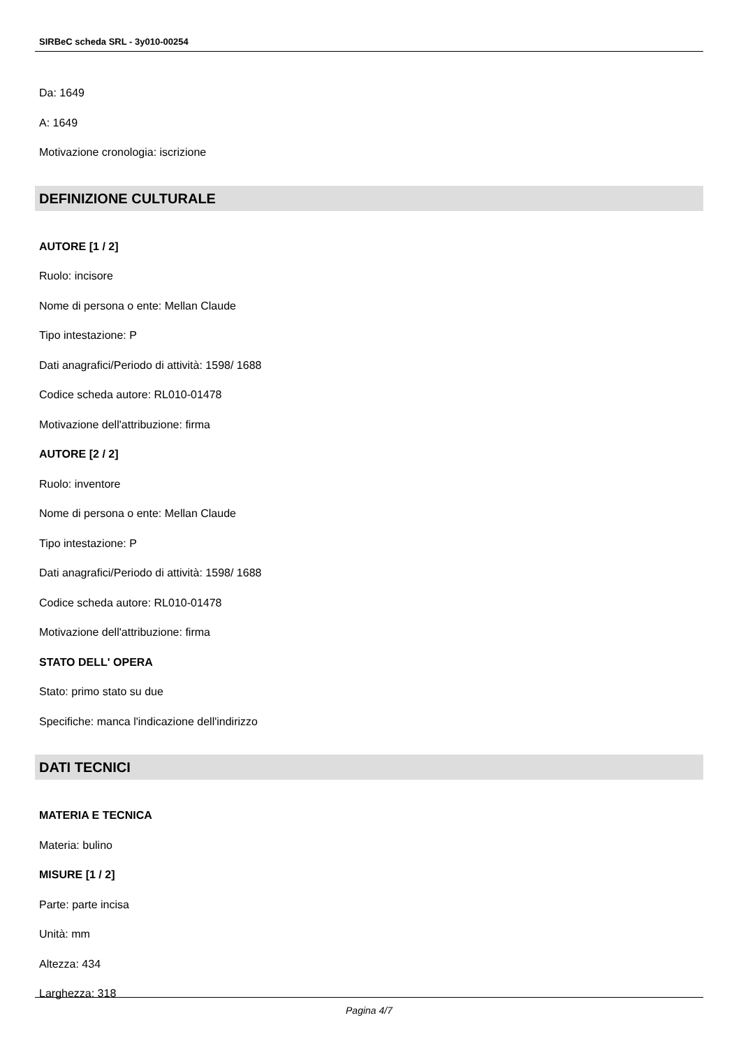SIRBeC scheda SRL - 3y010-00254
Da: 1649
A: 1649
Motivazione cronologia: iscrizione
DEFINIZIONE CULTURALE
AUTORE [1 / 2]
Ruolo: incisore
Nome di persona o ente: Mellan Claude
Tipo intestazione: P
Dati anagrafici/Periodo di attività: 1598/ 1688
Codice scheda autore: RL010-01478
Motivazione dell'attribuzione: firma
AUTORE [2 / 2]
Ruolo: inventore
Nome di persona o ente: Mellan Claude
Tipo intestazione: P
Dati anagrafici/Periodo di attività: 1598/ 1688
Codice scheda autore: RL010-01478
Motivazione dell'attribuzione: firma
STATO DELL' OPERA
Stato: primo stato su due
Specifiche: manca l'indicazione dell'indirizzo
DATI TECNICI
MATERIA E TECNICA
Materia: bulino
MISURE [1 / 2]
Parte: parte incisa
Unità: mm
Altezza: 434
Larghezza: 318
Pagina 4/7